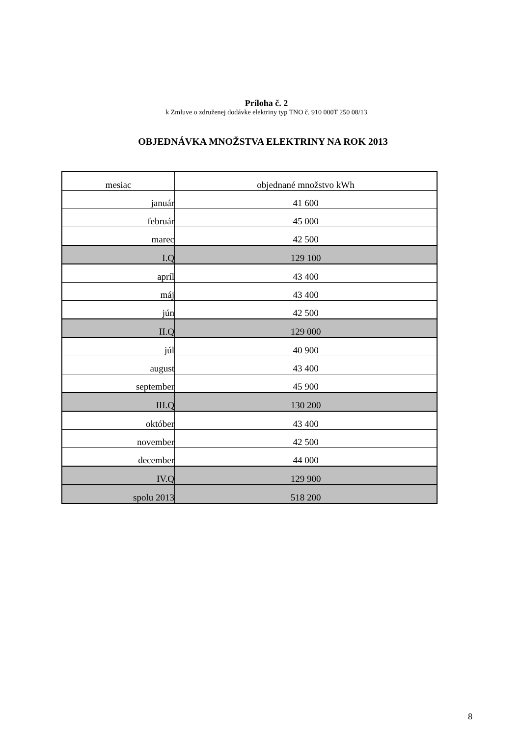Príloha č. 2
k Zmluve o združenej dodávke elektriny typ TNO č. 910 000T 250 08/13
OBJEDNÁVKA MNOŽSTVA ELEKTRINY NA ROK 2013
| mesiac | objednané množstvo kWh |
| január | 41 600 |
| február | 45 000 |
| marec | 42 500 |
| I.Q | 129 100 |
| apríl | 43 400 |
| máj | 43 400 |
| jún | 42 500 |
| II.Q | 129 000 |
| júl | 40 900 |
| august | 43 400 |
| september | 45 900 |
| III.Q | 130 200 |
| október | 43 400 |
| november | 42 500 |
| december | 44 000 |
| IV.Q | 129 900 |
| spolu 2013 | 518 200 |
8